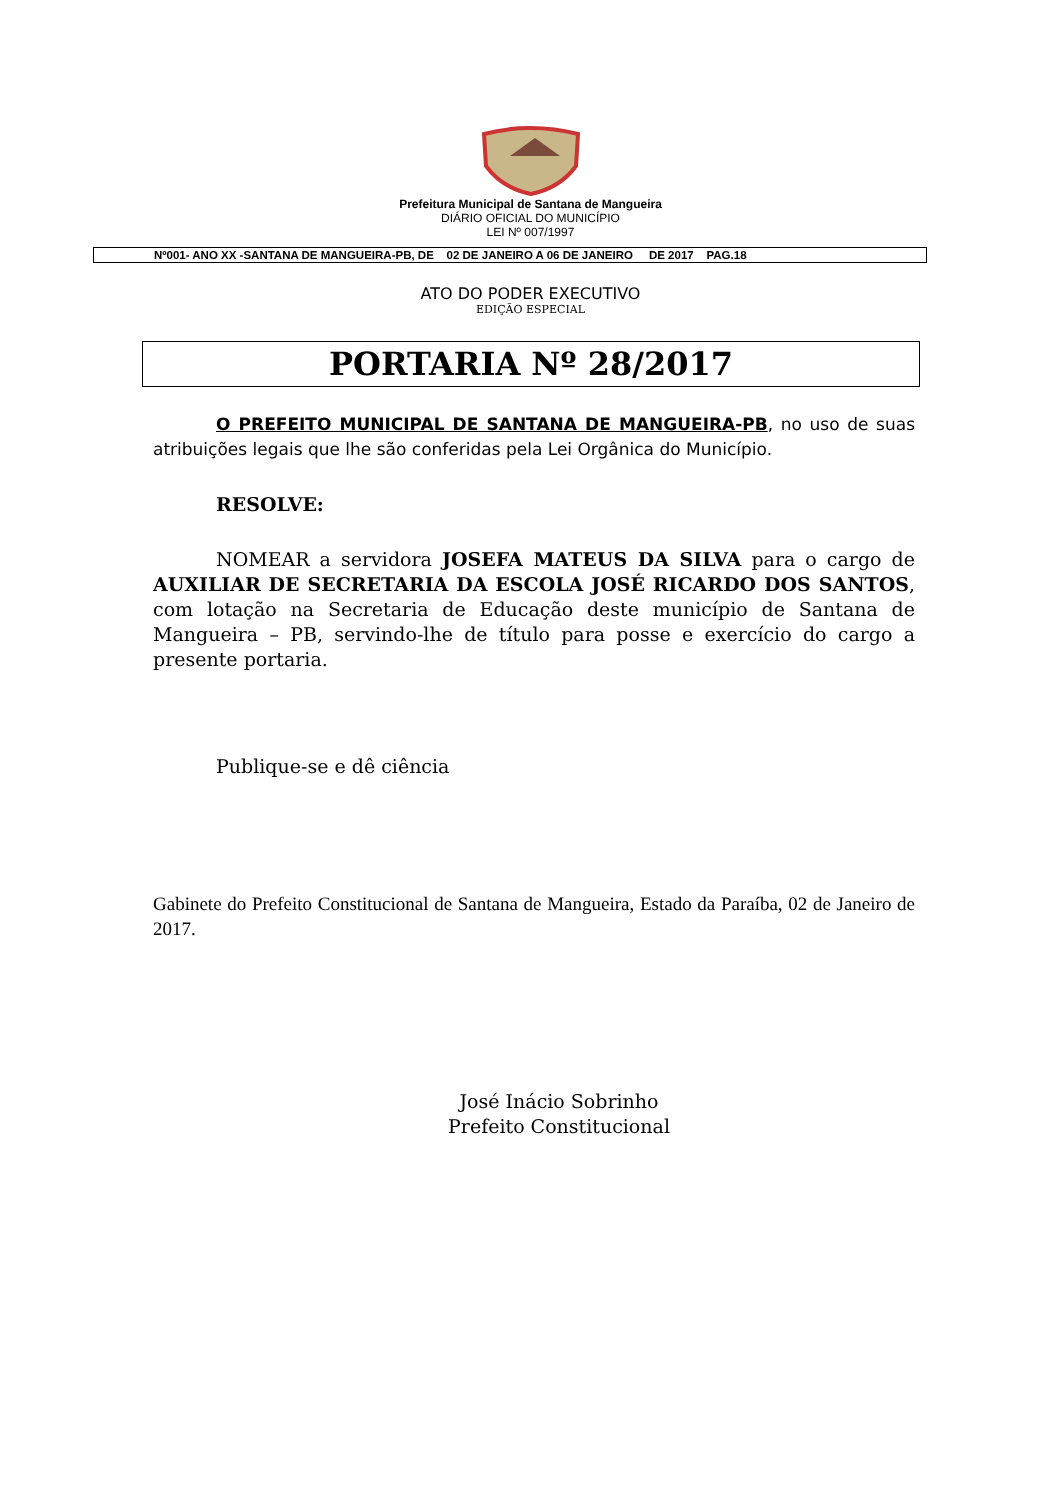Prefeitura Municipal de Santana de Mangueira
DIÁRIO OFICIAL DO MUNICÍPIO
LEI Nº 007/1997
Nº001- ANO XX -SANTANA DE MANGUEIRA-PB, DE 02 DE JANEIRO A 06 DE JANEIRO DE 2017 PAG.18
ATO DO PODER EXECUTIVO
EDIÇÃO ESPECIAL
PORTARIA Nº 28/2017
O PREFEITO MUNICIPAL DE SANTANA DE MANGUEIRA-PB, no uso de suas atribuições legais que lhe são conferidas pela Lei Orgânica do Município.
RESOLVE:
NOMEAR a servidora JOSEFA MATEUS DA SILVA para o cargo de AUXILIAR DE SECRETARIA DA ESCOLA JOSÉ RICARDO DOS SANTOS, com lotação na Secretaria de Educação deste município de Santana de Mangueira – PB, servindo-lhe de título para posse e exercício do cargo a presente portaria.
Publique-se e dê ciência
Gabinete do Prefeito Constitucional de Santana de Mangueira, Estado da Paraíba, 02 de Janeiro de 2017.
José Inácio Sobrinho
Prefeito Constitucional